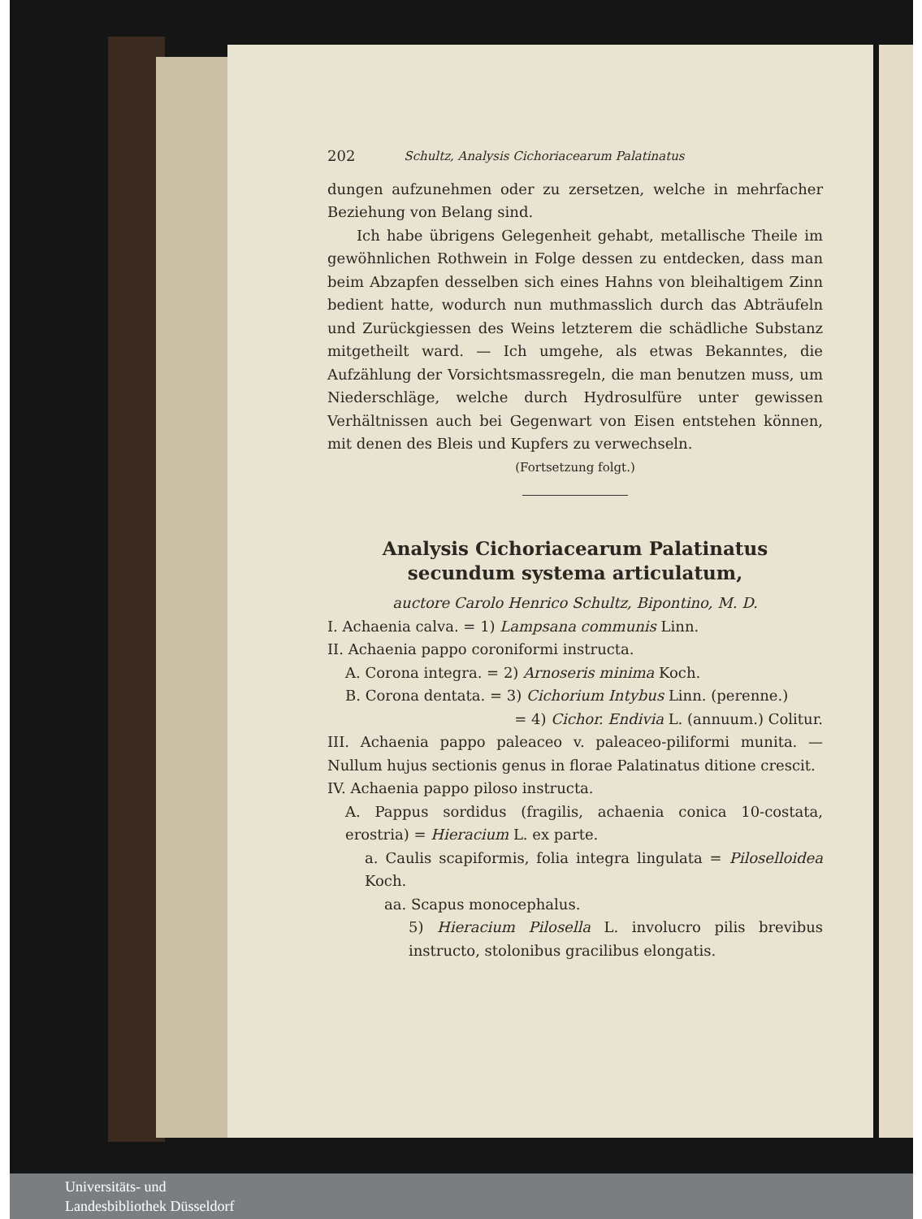202 Schultz, Analysis Cichoriacearum Palatinatus
dungen aufzunehmen oder zu zersetzen, welche in mehrfacher Beziehung von Belang sind.
Ich habe übrigens Gelegenheit gehabt, metallische Theile im gewöhnlichen Rothwein in Folge dessen zu entdecken, dass man beim Abzapfen desselben sich eines Hahns von bleihaltigem Zinn bedient hatte, wodurch nun muthmasslich durch das Abträufeln und Zurückgiessen des Weins letzterem die schädliche Substanz mitgetheilt ward. — Ich umgehe, als etwas Bekanntes, die Aufzählung der Vorsichtsmassregeln, die man benutzen muss, um Niederschläge, welche durch Hydrosulfüre unter gewissen Verhältnissen auch bei Gegenwart von Eisen entstehen können, mit denen des Bleis und Kupfers zu verwechseln.
(Fortsetzung folgt.)
Analysis Cichoriacearum Palatinatus secundum systema articulatum,
auctore Carolo Henrico Schultz, Bipontino, M. D.
I. Achaenia calva. = 1) Lampsana communis Linn.
II. Achaenia pappo coroniformi instructa.
A. Corona integra. = 2) Arnoseris minima Koch.
B. Corona dentata. = 3) Cichorium Intybus Linn. (perenne.)
= 4) Cichor. Endivia L. (annuum.) Colitur.
III. Achaenia pappo paleaceo v. paleaceo-piliformi munita. — Nullum hujus sectionis genus in florae Palatinatus ditione crescit.
IV. Achaenia pappo piloso instructa.
A. Pappus sordidus (fragilis, achaenia conica 10-costata, erostria) = Hieracium L. ex parte.
a. Caulis scapiformis, folia integra lingulata = Piloselloidea Koch.
aa. Scapus monocephalus.
5) Hieracium Pilosella L. involucro pilis brevibus instructo, stolonibus gracilibus elongatis.
Universitäts- und
Landesbibliothek Düsseldorf